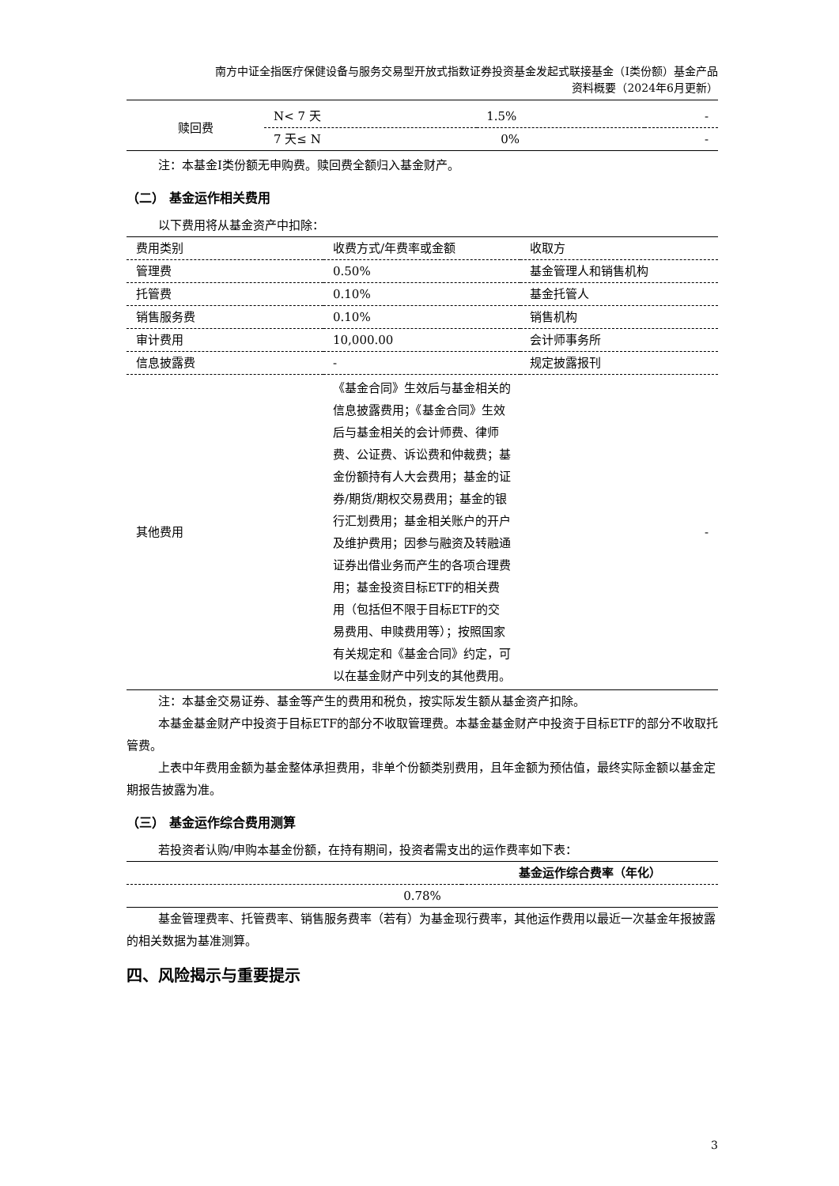南方中证全指医疗保健设备与服务交易型开放式指数证券投资基金发起式联接基金（I类份额）基金产品
资料概要（2024年6月更新）
| 赎回费 | N< 7 天 | 1.5% | - |
| | 7 天≤ N | 0% | - |
注：本基金Ⅰ类份额无申购费。赎回费全额归入基金财产。
（二） 基金运作相关费用
以下费用将从基金资产中扣除：
| 费用类别 | 收费方式/年费率或金额 | 收取方 |
| 管理费 | 0.50% | 基金管理人和销售机构 |
| 托管费 | 0.10% | 基金托管人 |
| 销售服务费 | 0.10% | 销售机构 |
| 审计费用 | 10,000.00 | 会计师事务所 |
| 信息披露费 | - | 规定披露报刊 |
| 其他费用 | 《基金合同》生效后与基金相关的信息披露费用；《基金合同》生效后与基金相关的会计师费、律师费、公证费、诉讼费和仲裁费；基金份额持有人大会费用；基金的证券/期货/期权交易费用；基金的银行汇划费用；基金相关账户的开户及维护费用；因参与融资及转融通证券出借业务而产生的各项合理费用；基金投资目标ETF的相关费用（包括但不限于目标ETF的交易费用、申赎费用等）；按照国家有关规定和《基金合同》约定，可以在基金财产中列支的其他费用。 | - |
注：本基金交易证券、基金等产生的费用和税负，按实际发生额从基金资产扣除。
本基金基金财产中投资于目标ETF的部分不收取管理费。本基金基金财产中投资于目标ETF的部分不收取托管费。
上表中年费用金额为基金整体承担费用，非单个份额类别费用，且年金额为预估值，最终实际金额以基金定期报告披露为准。
（三） 基金运作综合费用测算
若投资者认购/申购本基金份额，在持有期间，投资者需支出的运作费率如下表：
| | 基金运作综合费率（年化） |
| 0.78% | |
基金管理费率、托管费率、销售服务费率（若有）为基金现行费率，其他运作费用以最近一次基金年报披露的相关数据为基准测算。
四、风险揭示与重要提示
3